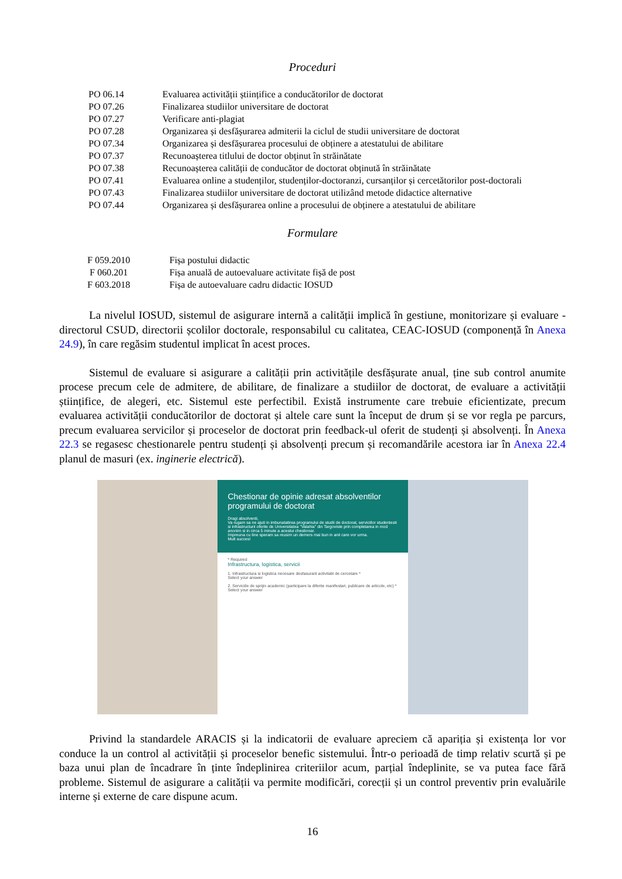Proceduri
| PO 06.14 | Evaluarea activității științifice a conducătorilor de doctorat |
| PO 07.26 | Finalizarea studiilor universitare de doctorat |
| PO 07.27 | Verificare anti-plagiat |
| PO 07.28 | Organizarea și desfășurarea admiterii la ciclul de studii universitare de doctorat |
| PO 07.34 | Organizarea și desfășurarea procesului de obținere a atestatului de abilitare |
| PO 07.37 | Recunoașterea titlului de doctor obținut în străinătate |
| PO 07.38 | Recunoașterea calității de conducător de doctorat obținută în străinătate |
| PO 07.41 | Evaluarea online a studenților, studenților-doctoranzi, cursanților și cercetătorilor post-doctorali |
| PO 07.43 | Finalizarea studiilor universitare de doctorat utilizând metode didactice alternative |
| PO 07.44 | Organizarea și desfășurarea online a procesului de obținere a atestatului de abilitare |
Formulare
| F 059.2010 | Fișa postului didactic |
| F 060.201 | Fișa anuală de autoevaluare activitate fișă de post |
| F 603.2018 | Fișa de autoevaluare cadru didactic IOSUD |
La nivelul IOSUD, sistemul de asigurare internă a calității implică în gestiune, monitorizare și evaluare - directorul CSUD, directorii școlilor doctorale, responsabilul cu calitatea, CEAC-IOSUD (componență în Anexa 24.9), în care regăsim studentul implicat în acest proces.
Sistemul de evaluare si asigurare a calității prin activitățile desfășurate anual, ține sub control anumite procese precum cele de admitere, de abilitare, de finalizare a studiilor de doctorat, de evaluare a activității științifice, de alegeri, etc. Sistemul este perfectibil. Există instrumente care trebuie eficientizate, precum evaluarea activității conducătorilor de doctorat și altele care sunt la început de drum și se vor regla pe parcurs, precum evaluarea servicilor și proceselor de doctorat prin feedback-ul oferit de studenți și absolvenți. În Anexa 22.3 se regasesc chestionarele pentru studenți și absolvenți precum și recomandările acestora iar în Anexa 22.4 planul de masuri (ex. inginerie electrică).
Chestionar de opinie adresat absolventilor programului de doctorat
Dragi absolventi,
Va rugam sa ne ajuti in imbunatatirea programului de studii de doctorat, serviciilor studentesti si infrastructurii oferite de Universitatea "Valahia" din Targoviste prin completarea in mod anonim si in circa 5 minute a acestui chestionar.
Impreuna cu tine speram sa reusim un demers mai bun in anii care vor urma.
Mult succes!
* Required
Infrastructura, logistica, servicii
1. Infrastructura si logistica necesare desfasurarii activitatii de cercetare *
Select your answer
2. Serviciile de sprijin academic (participare la diferite manifestari, publicare de articole, etc) *
Select your answer
Privind la standardele ARACIS și la indicatorii de evaluare apreciem că apariția și existența lor vor conduce la un control al activității și proceselor benefic sistemului. Într-o perioadă de timp relativ scurtă și pe baza unui plan de încadrare în ținte îndeplinirea criteriilor acum, parțial îndeplinite, se va putea face fără probleme. Sistemul de asigurare a calității va permite modificări, corecții și un control preventiv prin evaluările interne și externe de care dispune acum.
16